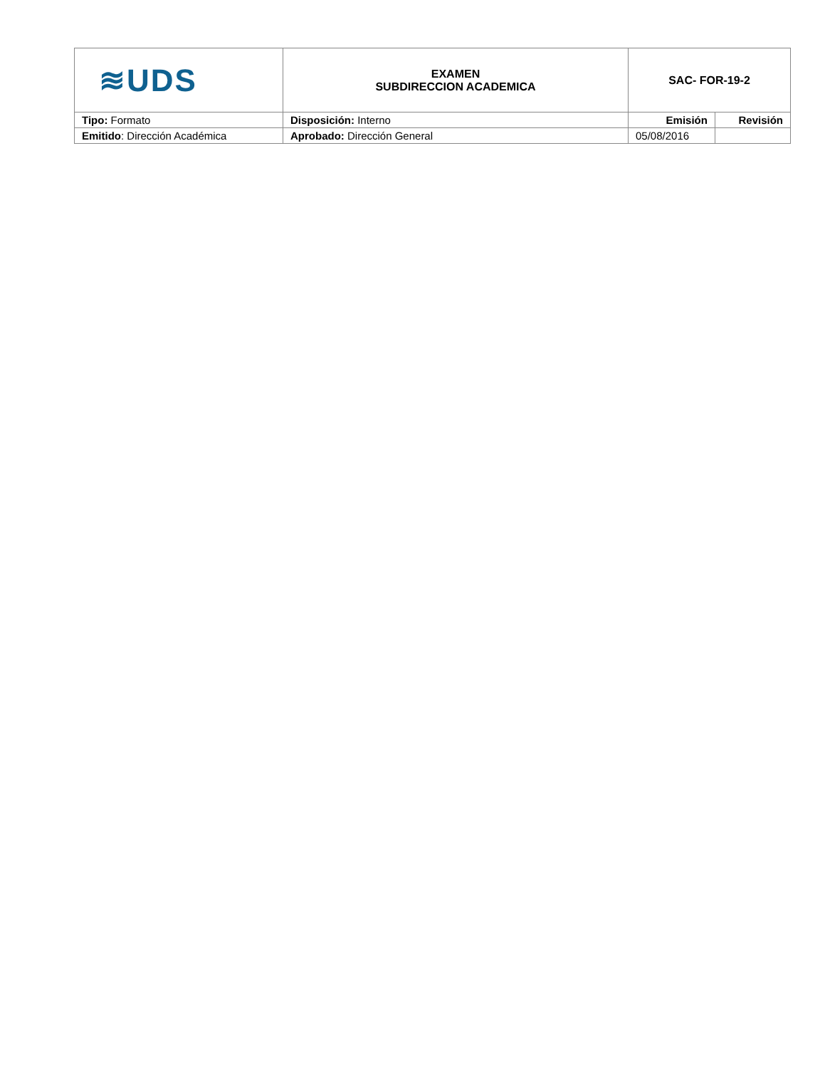| ≋UDS | EXAMEN SUBDIRECCION ACADEMICA | SAC- FOR-19-2 | |
| Tipo: Formato | Disposición: Interno | Emisión | Revisión |
| Emitido : Dirección Académica | Aprobado: Dirección General | 05/08/2016 | |